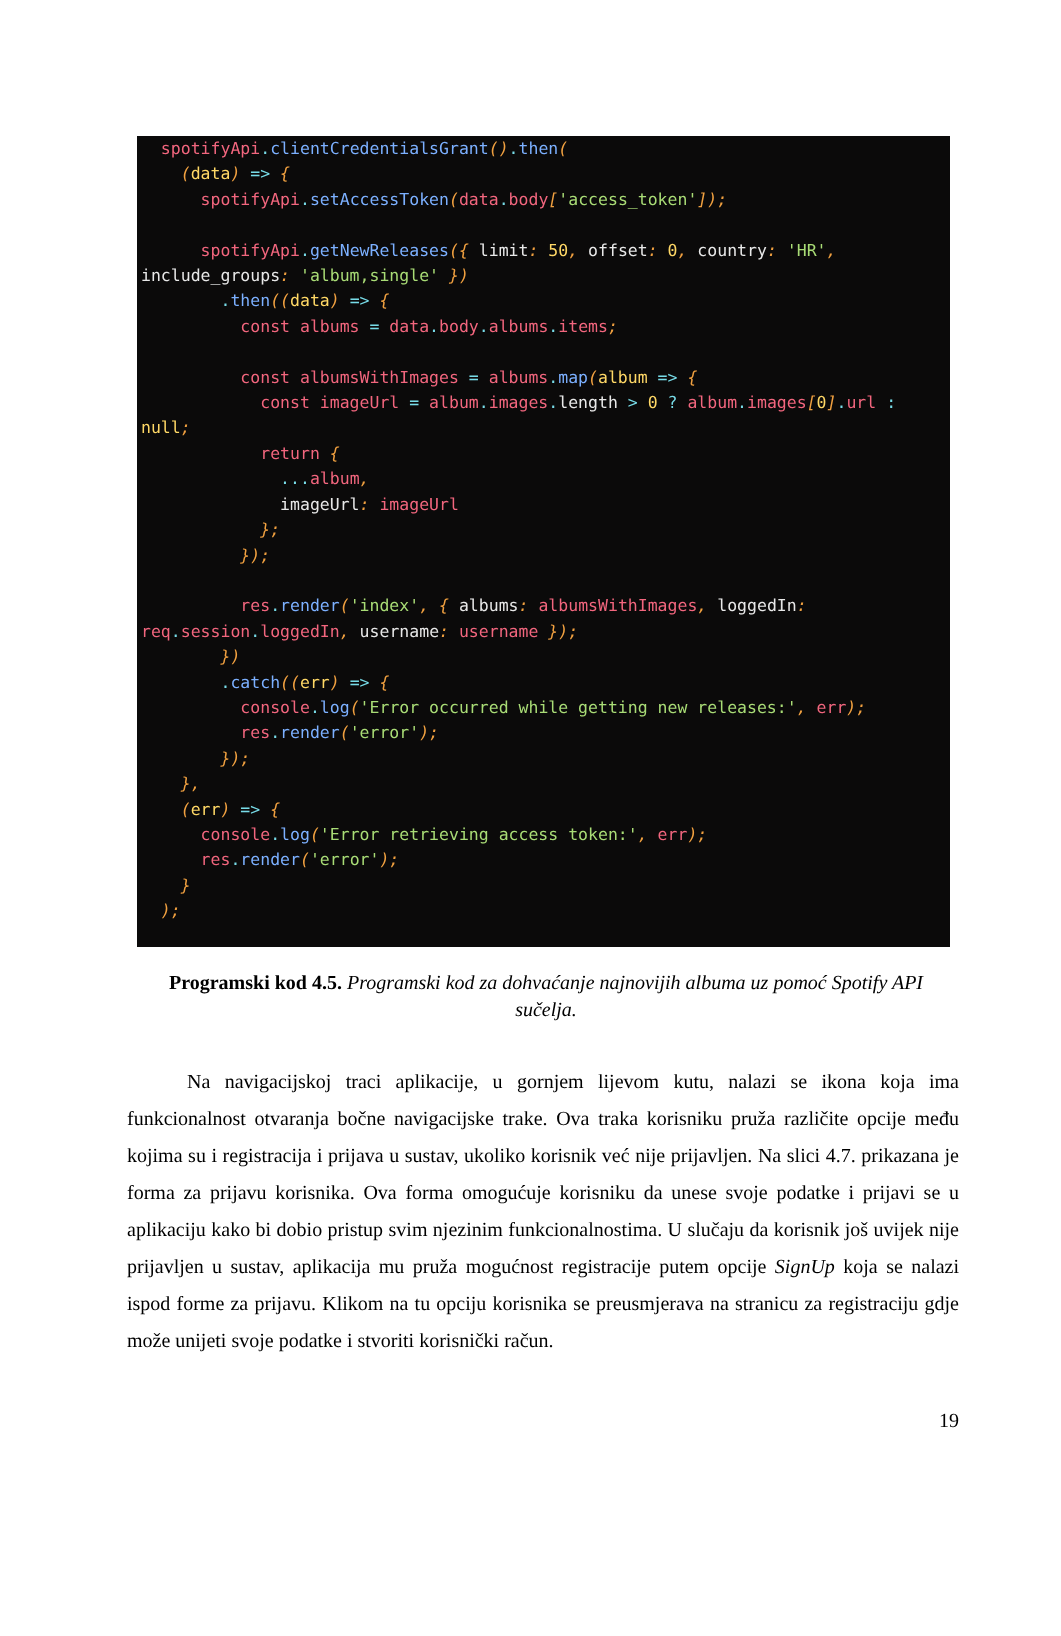spotifyApi. clientCredentialsGrant(). then( (data) => { spotifyApi. setAccessToken(data. body['access_token']); spotifyApi. getNewReleases({ limit: 50, offset: 0, country: 'HR', include_groups: 'album,single' }) . then((data) => { const albums = data. body. albums. items; const albumsWithImages = albums. map(album => { const imageUrl = album. images. length > 0 ? album. images[0]. url : null; return { ... album, imageUrl: imageUrl }; }); res. render('index', { albums: albumsWithImages, loggedIn: req. session. loggedIn, username: username }); }) . catch((err) => { console. log('Error occurred while getting new releases:', err); res. render('error'); }); }, (err) => { console. log('Error retrieving access token:', err); res. render('error'); } );
Programski kod 4.5. Programski kod za dohvaćanje najnovijih albuma uz pomoć Spotify API sučelja.
   Na navigacijskoj traci aplikacije, u gornjem lijevom kutu, nalazi se ikona koja ima funkcionalnost otvaranja bočne navigacijske trake. Ova traka korisniku pruža različite opcije među kojima su i registracija i prijava u sustav, ukoliko korisnik već nije prijavljen. Na slici 4.7. prikazana je forma za prijavu korisnika. Ova forma omogućuje korisniku da unese svoje podatke i prijavi se u aplikaciju kako bi dobio pristup svim njezinim funkcionalnostima. U slučaju da korisnik još uvijek nije prijavljen u sustav, aplikacija mu pruža mogućnost registracije putem opcije SignUp koja se nalazi ispod forme za prijavu. Klikom na tu opciju korisnika se preusmjerava na stranicu za registraciju gdje može unijeti svoje podatke i stvoriti korisnički račun.
19